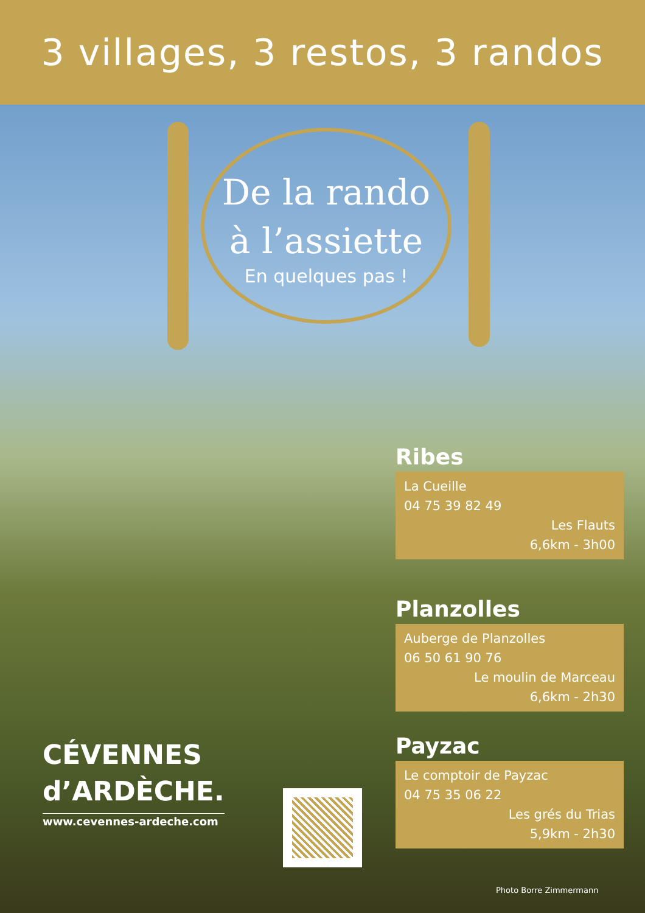3 villages, 3 restos, 3 randos
De la rando
à l’assiette
En quelques pas !
Ribes
La Cueille
04 75 39 82 49
Les Flauts
6,6km - 3h00
Planzolles
Auberge de Planzolles
06 50 61 90 76
Le moulin de Marceau
6,6km - 2h30
Payzac
Le comptoir de Payzac
04 75 35 06 22
Les grés du Trias
5,9km - 2h30
CÉVENNES
d’ARDÈCHE.
www.cevennes-ardeche.com
Photo Borre Zimmermann